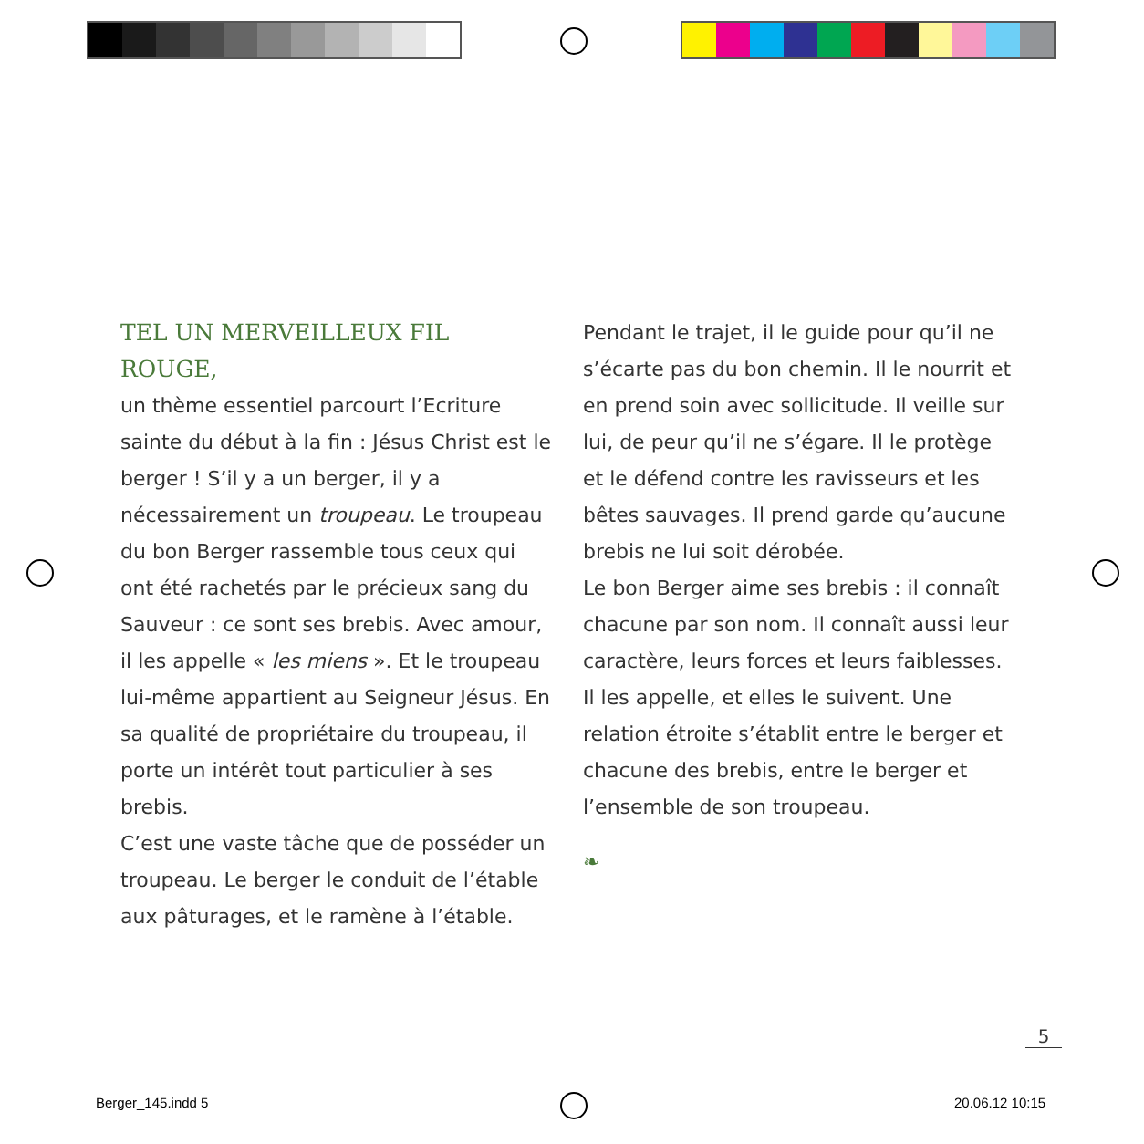TEL UN MERVEILLEUX FIL ROUGE,
un thème essentiel parcourt l’Ecriture sainte du début à la fin : Jésus Christ est le berger ! S’il y a un berger, il y a nécessairement un troupeau. Le troupeau du bon Berger rassemble tous ceux qui ont été rachetés par le précieux sang du Sauveur : ce sont ses brebis. Avec amour, il les appelle « les miens ». Et le troupeau lui-même appartient au Seigneur Jésus. En sa qualité de propriétaire du troupeau, il porte un intérêt tout particulier à ses brebis.
C’est une vaste tâche que de posséder un troupeau. Le berger le conduit de l’étable aux pâturages, et le ramène à l’étable.
Pendant le trajet, il le guide pour qu’il ne s’écarte pas du bon chemin. Il le nourrit et en prend soin avec sollicitude. Il veille sur lui, de peur qu’il ne s’égare. Il le protège et le défend contre les ravisseurs et les bêtes sauvages. Il prend garde qu’aucune brebis ne lui soit dérobée.
Le bon Berger aime ses brebis : il connaît chacune par son nom. Il connaît aussi leur caractère, leurs forces et leurs faiblesses. Il les appelle, et elles le suivent. Une relation étroite s’établit entre le berger et chacune des brebis, entre le berger et l’ensemble de son troupeau.
❧
5
Berger_145.indd 5 20.06.12 10:15